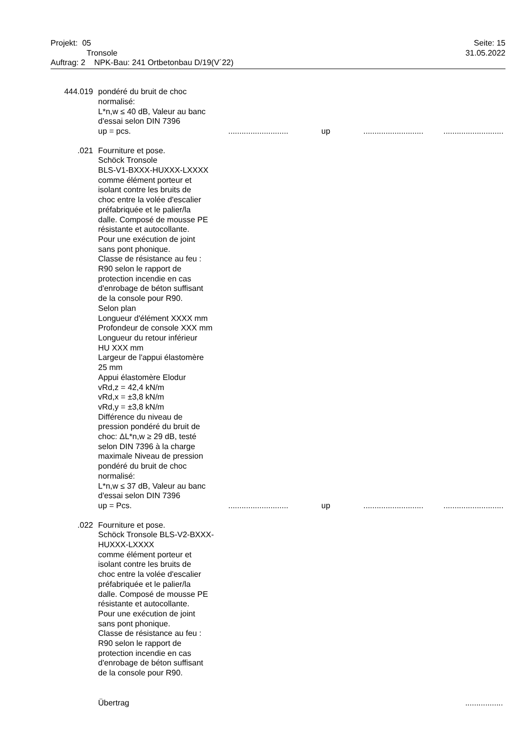Projekt: 05
Tronsole
Auftrag: 2 NPK-Bau: 241 Ortbetonbau D/19(V´22)
Seite: 15
31.05.2022
444.019 pondéré du bruit de choc
normalisé:
L*n,w ≤ 40 dB, Valeur au banc
d'essai selon DIN 7396
up = pcs. ...........................
up ...........................
...........................
.021 Fourniture et pose.
Schöck Tronsole
BLS-V1-BXXX-HUXXX-LXXXX
comme élément porteur et
isolant contre les bruits de
choc entre la volée d'escalier
préfabriquée et le palier/la
dalle. Composé de mousse PE
résistante et autocollante.
Pour une exécution de joint
sans pont phonique.
Classe de résistance au feu :
R90 selon le rapport de
protection incendie en cas
d'enrobage de béton suffisant
de la console pour R90.
Selon plan
Longueur d'élément XXXX mm
Profondeur de console XXX mm
Longueur du retour inférieur
HU XXX mm
Largeur de l'appui élastomère
25 mm
Appui élastomère Elodur
vRd,z = 42,4 kN/m
vRd,x = ±3,8 kN/m
vRd,y = ±3,8 kN/m
Différence du niveau de
pression pondéré du bruit de
choc: ΔL*n,w ≥ 29 dB, testé
selon DIN 7396 à la charge
maximale Niveau de pression
pondéré du bruit de choc
normalisé:
L*n,w ≤ 37 dB, Valeur au banc
d'essai selon DIN 7396
up = Pcs. ...........................
up ...........................
...........................
.022 Fourniture et pose.
Schöck Tronsole BLS-V2-BXXX-
HUXXX-LXXXX
comme élément porteur et
isolant contre les bruits de
choc entre la volée d'escalier
préfabriquée et le palier/la
dalle. Composé de mousse PE
résistante et autocollante.
Pour une exécution de joint
sans pont phonique.
Classe de résistance au feu :
R90 selon le rapport de
protection incendie en cas
d'enrobage de béton suffisant
de la console pour R90.
Übertrag .................